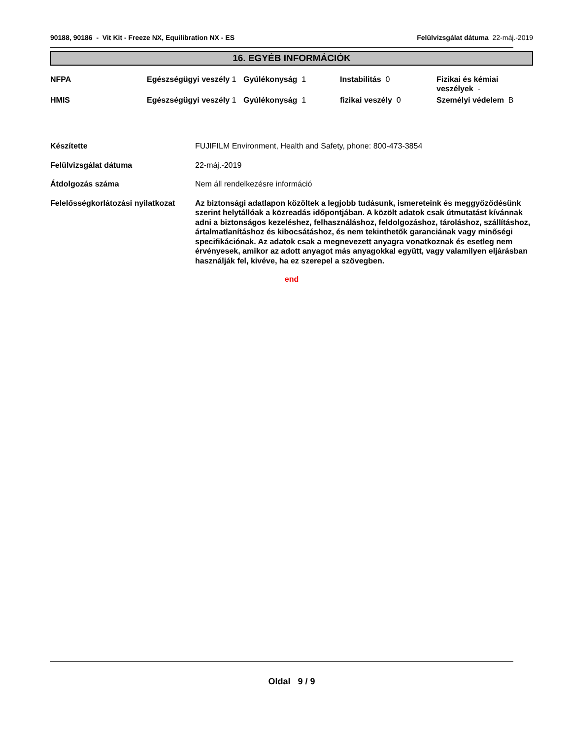90188, 90186 - Vit Kit - Freeze NX, Equilibration NX - ES Felülvizsgálat dátuma 22-máj.-2019
16. EGYÉB INFORMÁCIÓK
| NFPA | Egészségügyi veszély 1 | Gyúlékonyság 1 | Instabilitás 0 | Fizikai és kémiai veszélyek - |
| HMIS | Egészségügyi veszély 1 | Gyúlékonyság 1 | fizikai veszély 0 | Személyi védelem B |
| Készítette | FUJIFILM Environment, Health and Safety, phone: 800-473-3854 |
| Felülvizsgálat dátuma | 22-máj.-2019 |
| Átdolgozás száma | Nem áll rendelkezésre információ |
| Felelősségkorlátozási nyilatkozat | Az biztonsági adatlapon közöltek a legjobb tudásunk, ismereteink és meggyőződésünk szerint helytállóak a közreadás időpontjában. A közölt adatok csak útmutatást kívánnak adni a biztonságos kezeléshez, felhasználáshoz, feldolgozáshoz, tároláshoz, szállításhoz, ártalmatlanításhoz és kibocsátáshoz, és nem tekinthetők garanciának vagy minőségi specifikációnak. Az adatok csak a megnevezett anyagra vonatkoznak és esetleg nem érvényesek, amikor az adott anyagot más anyagokkal együtt, vagy valamilyen eljárásban használják fel, kivéve, ha ez szerepel a szövegben. |
end
Oldal 9 / 9